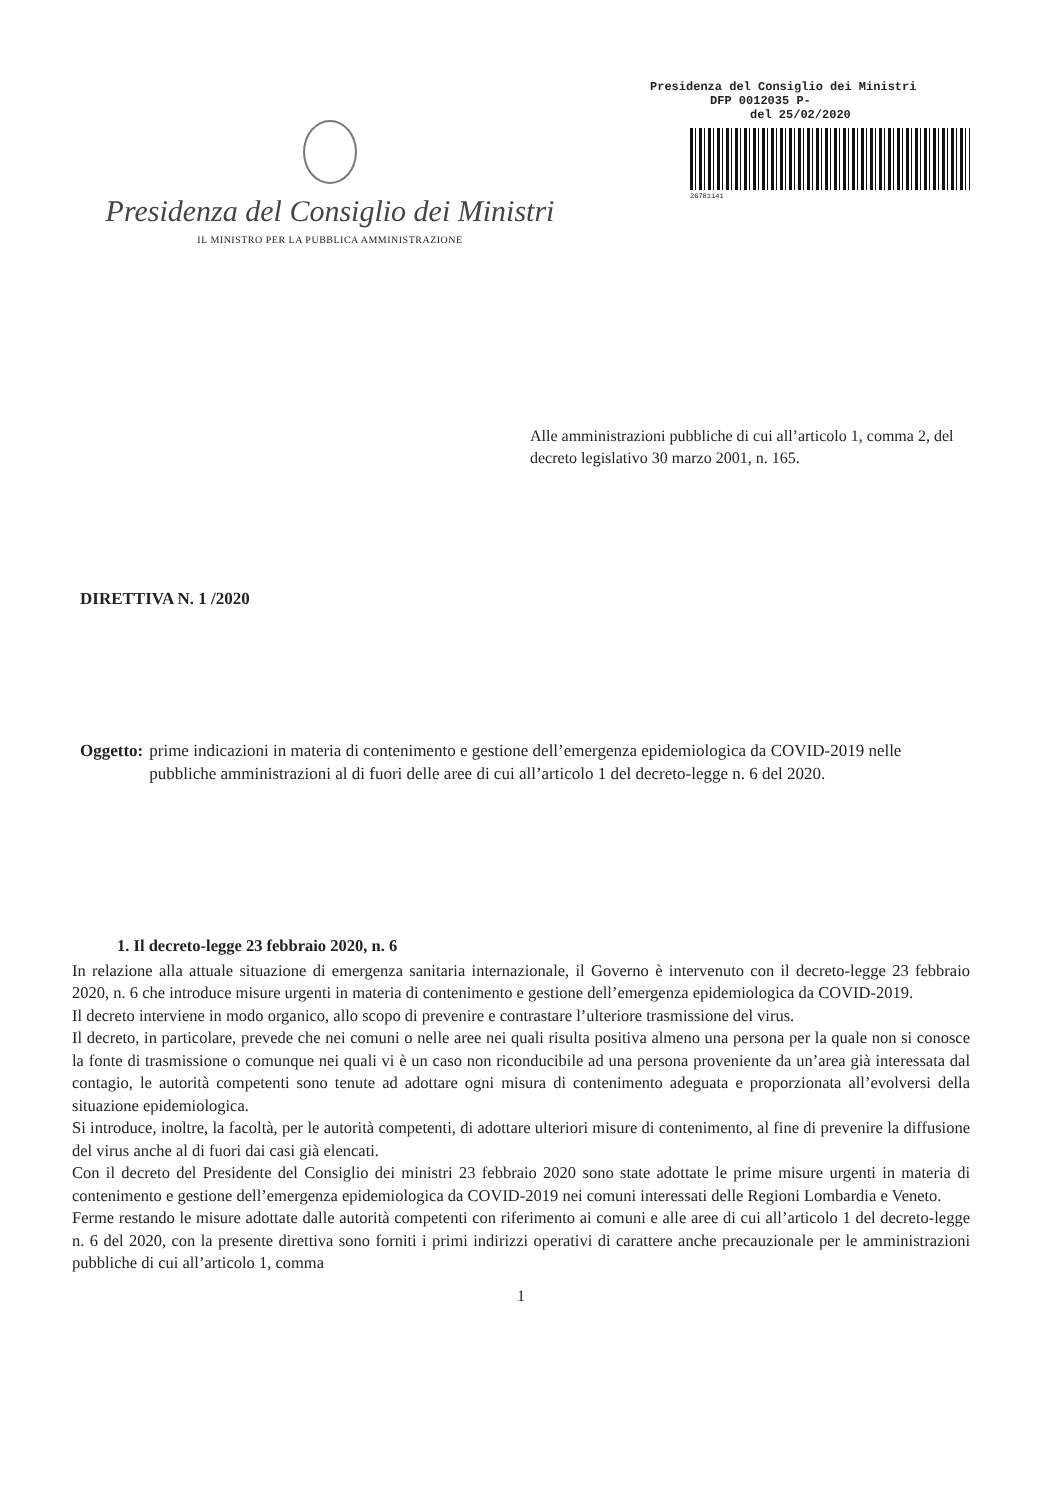Presidenza del Consiglio dei Ministri
IL MINISTRO PER LA PUBBLICA AMMINISTRAZIONE
Presidenza del Consiglio dei Ministri
DFP 0012035 P-
del 25/02/2020
26781141
Alle amministrazioni pubbliche di cui all’articolo 1, comma 2, del decreto legislativo 30 marzo 2001, n. 165.
DIRETTIVA N. 1 /2020
Oggetto: prime indicazioni in materia di contenimento e gestione dell’emergenza epidemiologica da COVID-2019 nelle pubbliche amministrazioni al di fuori delle aree di cui all’articolo 1 del decreto-legge n. 6 del 2020.
1. Il decreto-legge 23 febbraio 2020, n. 6
In relazione alla attuale situazione di emergenza sanitaria internazionale, il Governo è intervenuto con il decreto-legge 23 febbraio 2020, n. 6 che introduce misure urgenti in materia di contenimento e gestione dell’emergenza epidemiologica da COVID-2019.
Il decreto interviene in modo organico, allo scopo di prevenire e contrastare l’ulteriore trasmissione del virus.
Il decreto, in particolare, prevede che nei comuni o nelle aree nei quali risulta positiva almeno una persona per la quale non si conosce la fonte di trasmissione o comunque nei quali vi è un caso non riconducibile ad una persona proveniente da un’area già interessata dal contagio, le autorità competenti sono tenute ad adottare ogni misura di contenimento adeguata e proporzionata all’evolversi della situazione epidemiologica.
Si introduce, inoltre, la facoltà, per le autorità competenti, di adottare ulteriori misure di contenimento, al fine di prevenire la diffusione del virus anche al di fuori dai casi già elencati.
Con il decreto del Presidente del Consiglio dei ministri 23 febbraio 2020 sono state adottate le prime misure urgenti in materia di contenimento e gestione dell’emergenza epidemiologica da COVID-2019 nei comuni interessati delle Regioni Lombardia e Veneto.
Ferme restando le misure adottate dalle autorità competenti con riferimento ai comuni e alle aree di cui all’articolo 1 del decreto-legge n. 6 del 2020, con la presente direttiva sono forniti i primi indirizzi operativi di carattere anche precauzionale per le amministrazioni pubbliche di cui all’articolo 1, comma
1